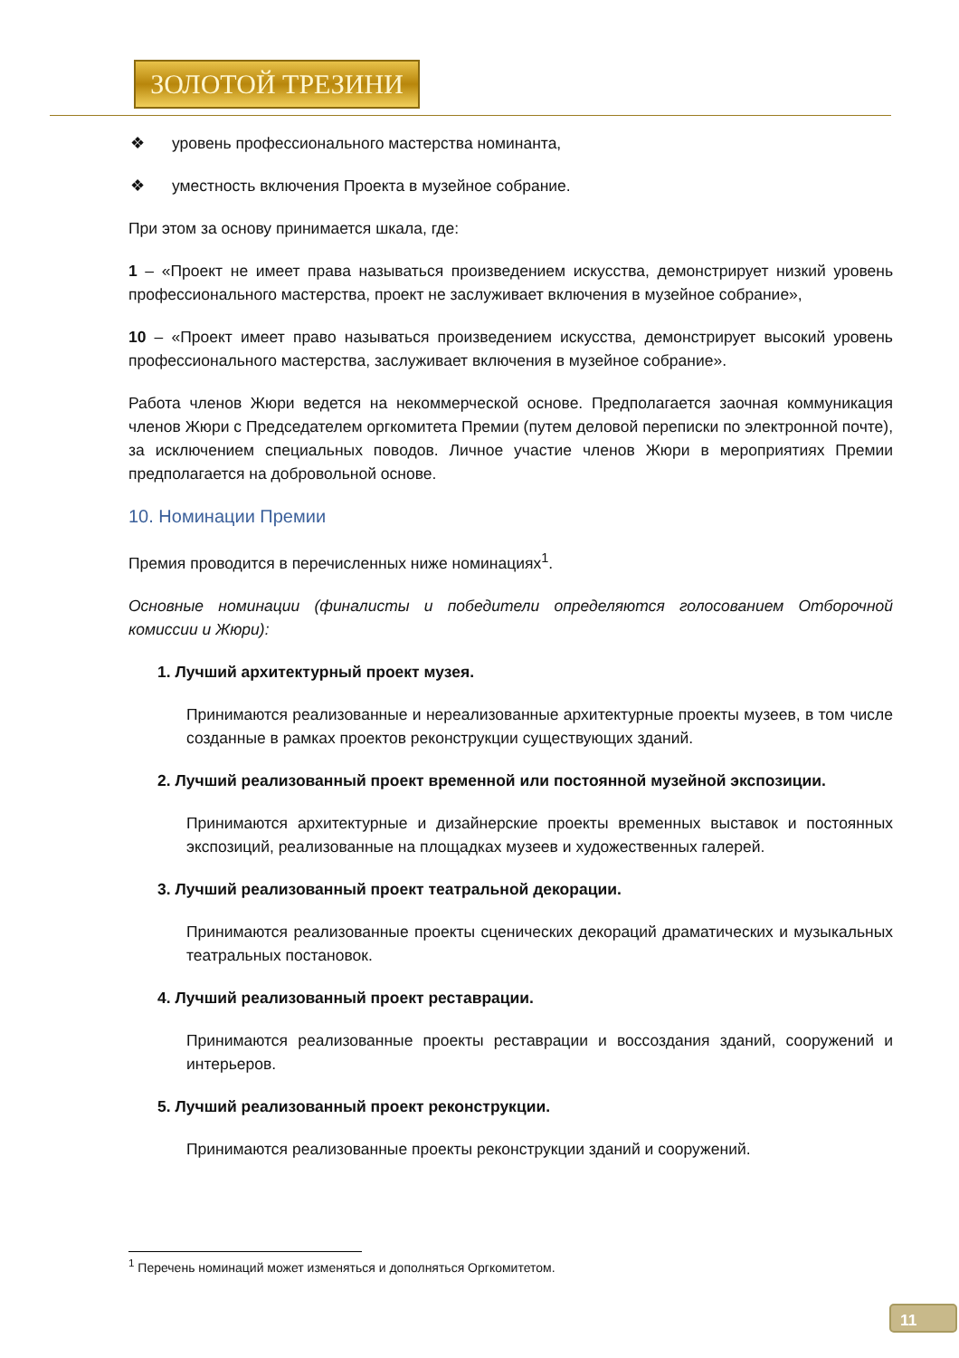ЗОЛОТОЙ ТРЕЗИНИ
❖ уровень профессионального мастерства номинанта,
❖ уместность включения Проекта в музейное собрание.
При этом за основу принимается шкала, где:
1 – «Проект не имеет права называться произведением искусства, демонстрирует низкий уровень профессионального мастерства, проект не заслуживает включения в музейное собрание»,
10 – «Проект имеет право называться произведением искусства, демонстрирует высокий уровень профессионального мастерства, заслуживает включения в музейное собрание».
Работа членов Жюри ведется на некоммерческой основе. Предполагается заочная коммуникация членов Жюри с Председателем оргкомитета Премии (путем деловой переписки по электронной почте), за исключением специальных поводов. Личное участие членов Жюри в мероприятиях Премии предполагается на добровольной основе.
10. Номинации Премии
Премия проводится в перечисленных ниже номинациях<sup>1</sup>.
Основные номинации (финалисты и победители определяются голосованием Отборочной комиссии и Жюри):
1. Лучший архитектурный проект музея.
Принимаются реализованные и нереализованные архитектурные проекты музеев, в том числе созданные в рамках проектов реконструкции существующих зданий.
2. Лучший реализованный проект временной или постоянной музейной экспозиции.
Принимаются архитектурные и дизайнерские проекты временных выставок и постоянных экспозиций, реализованные на площадках музеев и художественных галерей.
3. Лучший реализованный проект театральной декорации.
Принимаются реализованные проекты сценических декораций драматических и музыкальных театральных постановок.
4. Лучший реализованный проект реставрации.
Принимаются реализованные проекты реставрации и воссоздания зданий, сооружений и интерьеров.
5. Лучший реализованный проект реконструкции.
Принимаются реализованные проекты реконструкции зданий и сооружений.
<sup>1</sup> Перечень номинаций может изменяться и дополняться Оргкомитетом.
11